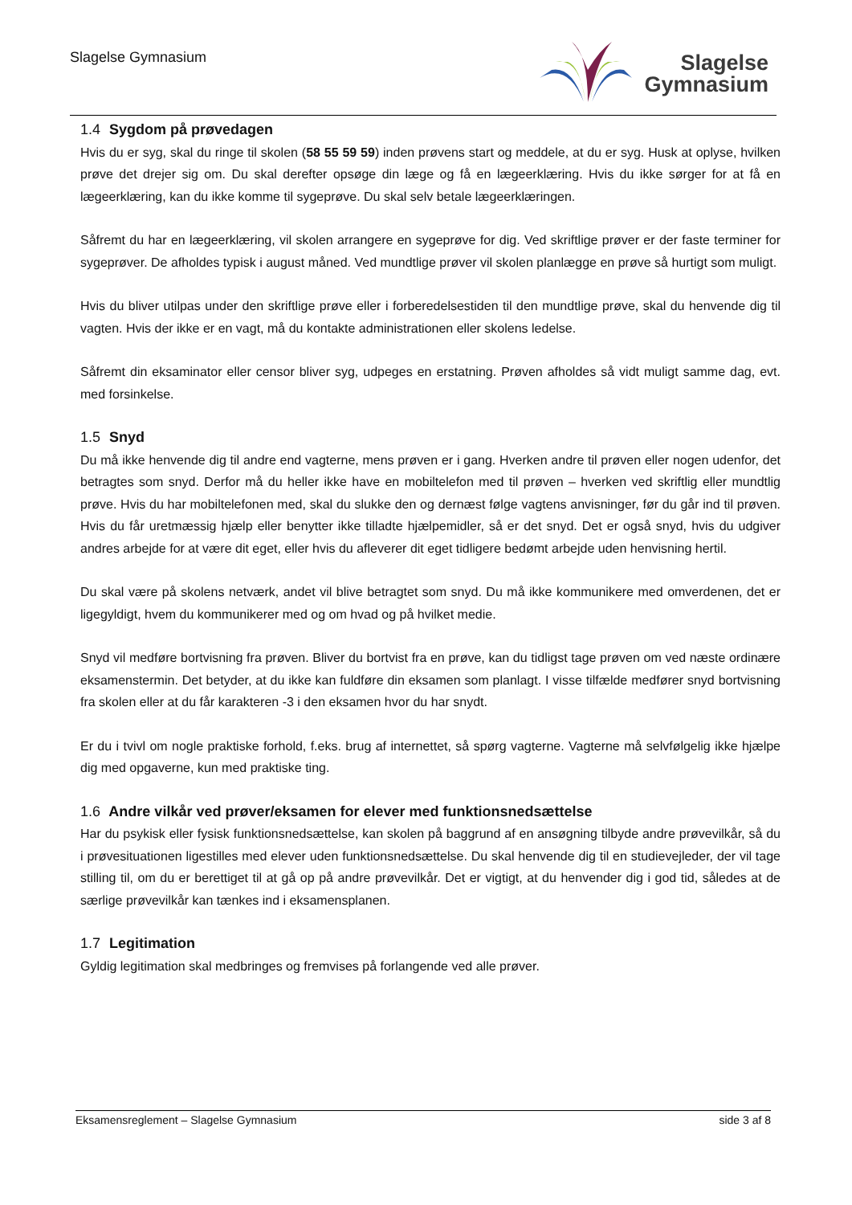Slagelse Gymnasium
Slagelse
Gymnasium
1.4 Sygdom på prøvedagen
Hvis du er syg, skal du ringe til skolen (58 55 59 59) inden prøvens start og meddele, at du er syg. Husk at oplyse, hvilken prøve det drejer sig om. Du skal derefter opsøge din læge og få en lægeerklæring. Hvis du ikke sørger for at få en lægeerklæring, kan du ikke komme til sygeprøve. Du skal selv betale lægeerklæringen.
Såfremt du har en lægeerklæring, vil skolen arrangere en sygeprøve for dig. Ved skriftlige prøver er der faste terminer for sygeprøver. De afholdes typisk i august måned. Ved mundtlige prøver vil skolen planlægge en prøve så hurtigt som muligt.
Hvis du bliver utilpas under den skriftlige prøve eller i forberedelsestiden til den mundtlige prøve, skal du henvende dig til vagten. Hvis der ikke er en vagt, må du kontakte administrationen eller skolens ledelse.
Såfremt din eksaminator eller censor bliver syg, udpeges en erstatning. Prøven afholdes så vidt muligt samme dag, evt. med forsinkelse.
1.5 Snyd
Du må ikke henvende dig til andre end vagterne, mens prøven er i gang. Hverken andre til prøven eller nogen udenfor, det betragtes som snyd. Derfor må du heller ikke have en mobiltelefon med til prøven – hverken ved skriftlig eller mundtlig prøve. Hvis du har mobiltelefonen med, skal du slukke den og dernæst følge vagtens anvisninger, før du går ind til prøven. Hvis du får uretmæssig hjælp eller benytter ikke tilladte hjælpemidler, så er det snyd. Det er også snyd, hvis du udgiver andres arbejde for at være dit eget, eller hvis du afleverer dit eget tidligere bedømt arbejde uden henvisning hertil.
Du skal være på skolens netværk, andet vil blive betragtet som snyd. Du må ikke kommunikere med omverdenen, det er ligegyldigt, hvem du kommunikerer med og om hvad og på hvilket medie.
Snyd vil medføre bortvisning fra prøven. Bliver du bortvist fra en prøve, kan du tidligst tage prøven om ved næste ordinære eksamenstermin. Det betyder, at du ikke kan fuldføre din eksamen som planlagt. I visse tilfælde medfører snyd bortvisning fra skolen eller at du får karakteren -3 i den eksamen hvor du har snydt.
Er du i tvivl om nogle praktiske forhold, f.eks. brug af internettet, så spørg vagterne. Vagterne må selvfølgelig ikke hjælpe dig med opgaverne, kun med praktiske ting.
1.6 Andre vilkår ved prøver/eksamen for elever med funktionsnedsættelse
Har du psykisk eller fysisk funktionsnedsættelse, kan skolen på baggrund af en ansøgning tilbyde andre prøvevilkår, så du i prøvesituationen ligestilles med elever uden funktionsnedsættelse. Du skal henvende dig til en studievejleder, der vil tage stilling til, om du er berettiget til at gå op på andre prøvevilkår. Det er vigtigt, at du henvender dig i god tid, således at de særlige prøvevilkår kan tænkes ind i eksamensplanen.
1.7 Legitimation
Gyldig legitimation skal medbringes og fremvises på forlangende ved alle prøver.
Eksamensreglement – Slagelse Gymnasium side 3 af 8